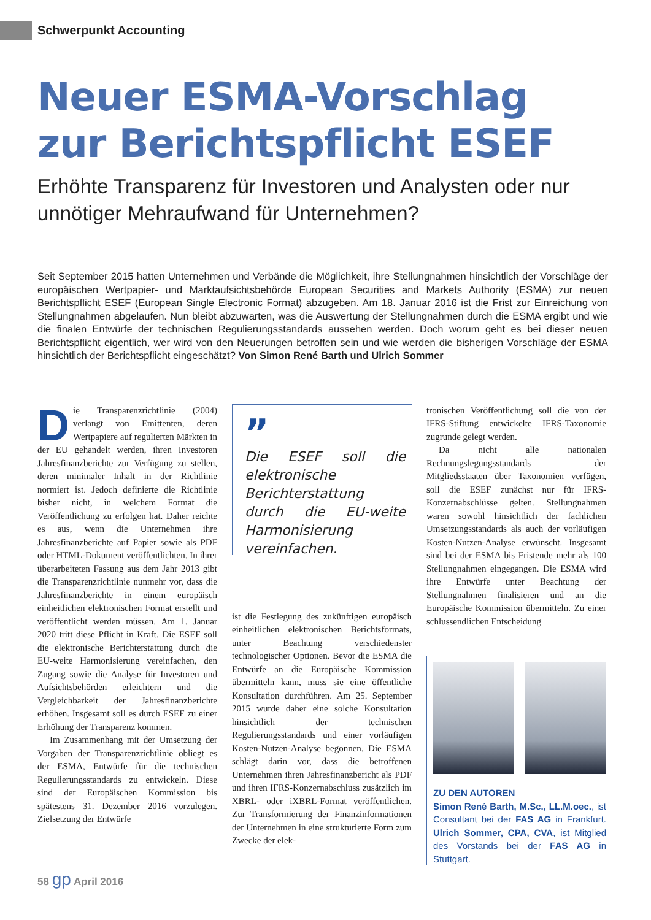Schwerpunkt Accounting
Neuer ESMA-Vorschlag zur Berichtspflicht ESEF
Erhöhte Transparenz für Investoren und Analysten oder nur unnötiger Mehraufwand für Unternehmen?
Seit September 2015 hatten Unternehmen und Verbände die Möglichkeit, ihre Stellungnahmen hinsichtlich der Vorschläge der europäischen Wertpapier- und Marktaufsichtsbehörde European Securities and Markets Authority (ESMA) zur neuen Berichtspflicht ESEF (European Single Electronic Format) abzugeben. Am 18. Januar 2016 ist die Frist zur Einreichung von Stellungnahmen abgelaufen. Nun bleibt abzuwarten, was die Auswertung der Stellungnahmen durch die ESMA ergibt und wie die finalen Entwürfe der technischen Regulierungsstandards aussehen werden. Doch worum geht es bei dieser neuen Berichtspflicht eigentlich, wer wird von den Neuerungen betroffen sein und wie werden die bisherigen Vorschläge der ESMA hinsichtlich der Berichtspflicht eingeschätzt? Von Simon René Barth und Ulrich Sommer
Die Transparenzrichtlinie (2004) verlangt von Emittenten, deren Wertpapiere auf regulierten Märkten in der EU gehandelt werden, ihren Investoren Jahresfinanzberichte zur Verfügung zu stellen, deren minimaler Inhalt in der Richtlinie normiert ist. Jedoch definierte die Richtlinie bisher nicht, in welchem Format die Veröffentlichung zu erfolgen hat. Daher reichte es aus, wenn die Unternehmen ihre Jahresfinanzberichte auf Papier sowie als PDF oder HTML-Dokument veröffentlichten. In ihrer überarbeiteten Fassung aus dem Jahr 2013 gibt die Transparenzrichtlinie nunmehr vor, dass die Jahresfinanzberichte in einem europäisch einheitlichen elektronischen Format erstellt und veröffentlicht werden müssen. Am 1. Januar 2020 tritt diese Pflicht in Kraft. Die ESEF soll die elektronische Berichterstattung durch die EU-weite Harmonisierung vereinfachen, den Zugang sowie die Analyse für Investoren und Aufsichtsbehörden erleichtern und die Vergleichbarkeit der Jahresfinanzberichte erhöhen. Insgesamt soll es durch ESEF zu einer Erhöhung der Transparenz kommen.
Im Zusammenhang mit der Umsetzung der Vorgaben der Transparenzrichtlinie obliegt es der ESMA, Entwürfe für die technischen Regulierungsstandards zu entwickeln. Diese sind der Europäischen Kommission bis spätestens 31. Dezember 2016 vorzulegen. Zielsetzung der Entwürfe
”
Die ESEF soll die elektronische Berichterstattung durch die EU-weite Harmonisierung vereinfachen.
ist die Festlegung des zukünftigen europäisch einheitlichen elektronischen Berichtsformats, unter Beachtung verschiedenster technologischer Optionen. Bevor die ESMA die Entwürfe an die Europäische Kommission übermitteln kann, muss sie eine öffentliche Konsultation durchführen. Am 25. September 2015 wurde daher eine solche Konsultation hinsichtlich der technischen Regulierungsstandards und einer vorläufigen Kosten-Nutzen-Analyse begonnen. Die ESMA schlägt darin vor, dass die betroffenen Unternehmen ihren Jahresfinanzbericht als PDF und ihren IFRS-Konzernabschluss zusätzlich im XBRL- oder iXBRL-Format veröffentlichen. Zur Transformierung der Finanzinformationen der Unternehmen in eine strukturierte Form zum Zwecke der elek-
tronischen Veröffentlichung soll die von der IFRS-Stiftung entwickelte IFRS-Taxonomie zugrunde gelegt werden.
Da nicht alle nationalen Rechnungslegungsstandards der Mitgliedsstaaten über Taxonomien verfügen, soll die ESEF zunächst nur für IFRS-Konzernabschlüsse gelten. Stellungnahmen waren sowohl hinsichtlich der fachlichen Umsetzungsstandards als auch der vorläufigen Kosten-Nutzen-Analyse erwünscht. Insgesamt sind bei der ESMA bis Fristende mehr als 100 Stellungnahmen eingegangen. Die ESMA wird ihre Entwürfe unter Beachtung der Stellungnahmen finalisieren und an die Europäische Kommission übermitteln. Zu einer schlussendlichen Entscheidung
ZU DEN AUTOREN
Simon René Barth, M.Sc., LL.M.oec., ist Consultant bei der FAS AG in Frankfurt. Ulrich Sommer, CPA, CVA, ist Mitglied des Vorstands bei der FAS AG in Stuttgart.
58 gp April 2016